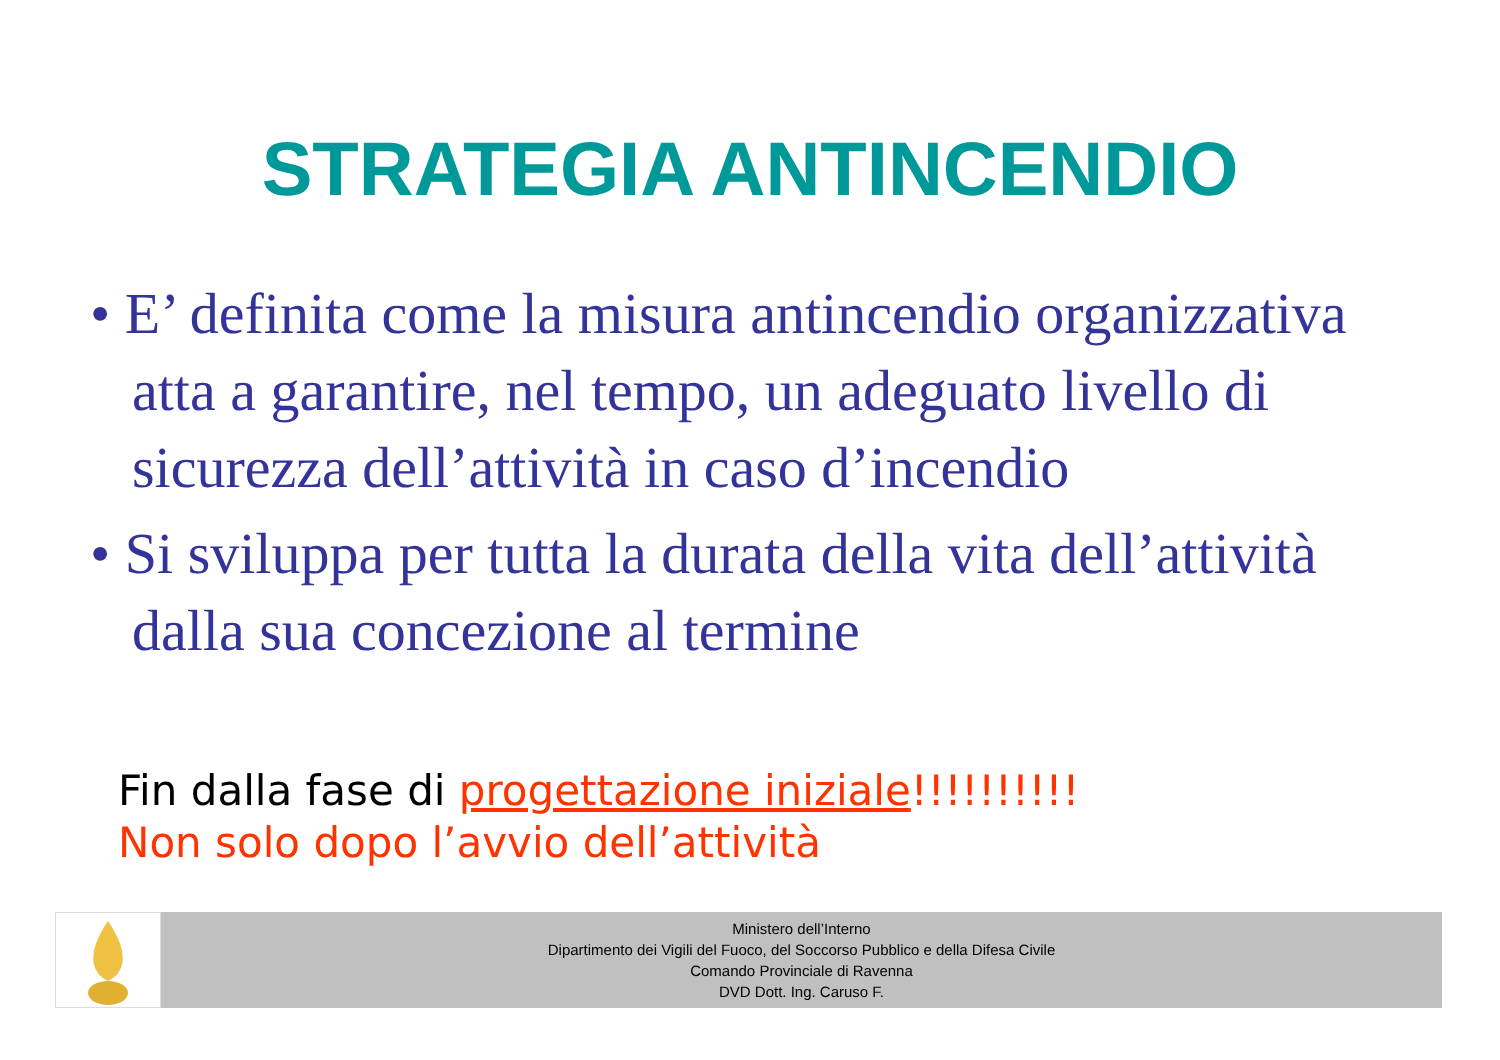STRATEGIA ANTINCENDIO
• E’ definita come la misura antincendio organizzativa atta a garantire, nel tempo, un adeguato livello di sicurezza dell’attività in caso d’incendio
• Si sviluppa per tutta la durata della vita dell’attività dalla sua concezione al termine
Fin dalla fase di progettazione iniziale!!!!!!!!!!
Non solo dopo l’avvio dell’attività
Ministero dell’Interno
Dipartimento dei Vigili del Fuoco, del Soccorso Pubblico e della Difesa Civile
Comando Provinciale di Ravenna
DVD Dott. Ing. Caruso F.